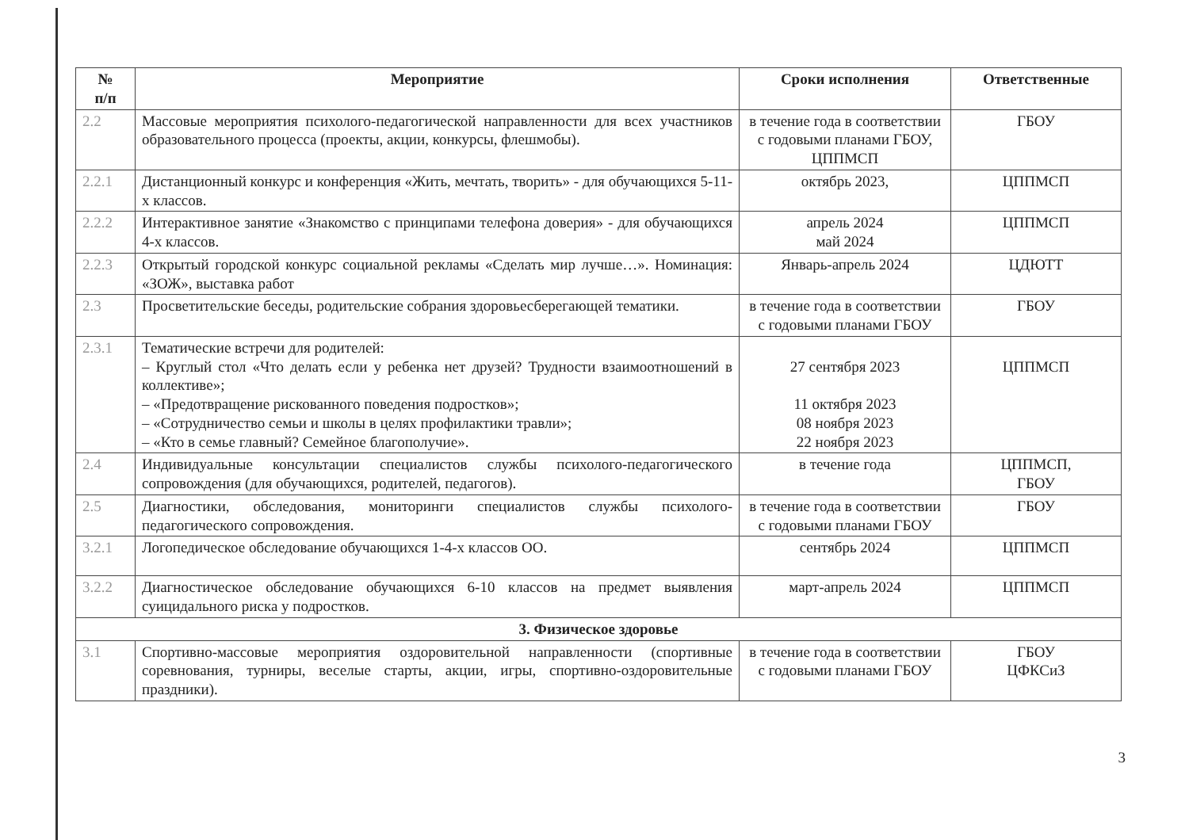| № п/п | Мероприятие | Сроки исполнения | Ответственные |
| --- | --- | --- | --- |
| 2.2 | Массовые мероприятия психолого-педагогической направленности для всех участников образовательного процесса (проекты, акции, конкурсы, флешмобы). | в течение года в соответствии с годовыми планами ГБОУ, ЦППМСП | ГБОУ |
| 2.2.1 | Дистанционный конкурс и конференция «Жить, мечтать, творить» - для обучающихся 5-11-х классов. | октябрь 2023, | ЦППМСП |
| 2.2.2 | Интерактивное занятие «Знакомство с принципами телефона доверия» - для обучающихся 4-х классов. | апрель 2024 май 2024 | ЦППМСП |
| 2.2.3 | Открытый городской конкурс социальной рекламы «Сделать мир лучше…». Номинация: «ЗОЖ», выставка работ | Январь-апрель 2024 | ЦДЮТТ |
| 2.3 | Просветительские беседы, родительские собрания здоровьесберегающей тематики. | в течение года в соответствии с годовыми планами ГБОУ | ГБОУ |
| 2.3.1 | Тематические встречи для родителей: – Круглый стол «Что делать если у ребенка нет друзей? Трудности взаимоотношений в коллективе»; – «Предотвращение рискованного поведения подростков»; – «Сотрудничество семьи и школы в целях профилактики травли»; – «Кто в семье главный? Семейное благополучие». | 27 сентября 2023 11 октября 2023 08 ноября 2023 22 ноября 2023 | ЦППМСП |
| 2.4 | Индивидуальные консультации специалистов службы психолого-педагогического сопровождения (для обучающихся, родителей, педагогов). | в течение года | ЦППМСП, ГБОУ |
| 2.5 | Диагностики, обследования, мониторинги специалистов службы психолого-педагогического сопровождения. | в течение года в соответствии с годовыми планами ГБОУ | ГБОУ |
| 3.2.1 | Логопедическое обследование обучающихся 1-4-х классов ОО. | сентябрь 2024 | ЦППМСП |
| 3.2.2 | Диагностическое обследование обучающихся 6-10 классов на предмет выявления суицидального риска у подростков. | март-апрель 2024 | ЦППМСП |
| 3. Физическое здоровье | | | |
| 3.1 | Спортивно-массовые мероприятия оздоровительной направленности (спортивные соревнования, турниры, веселые старты, акции, игры, спортивно-оздоровительные праздники). | в течение года в соответствии с годовыми планами ГБОУ | ГБОУ ЦФКСиЗ |
3